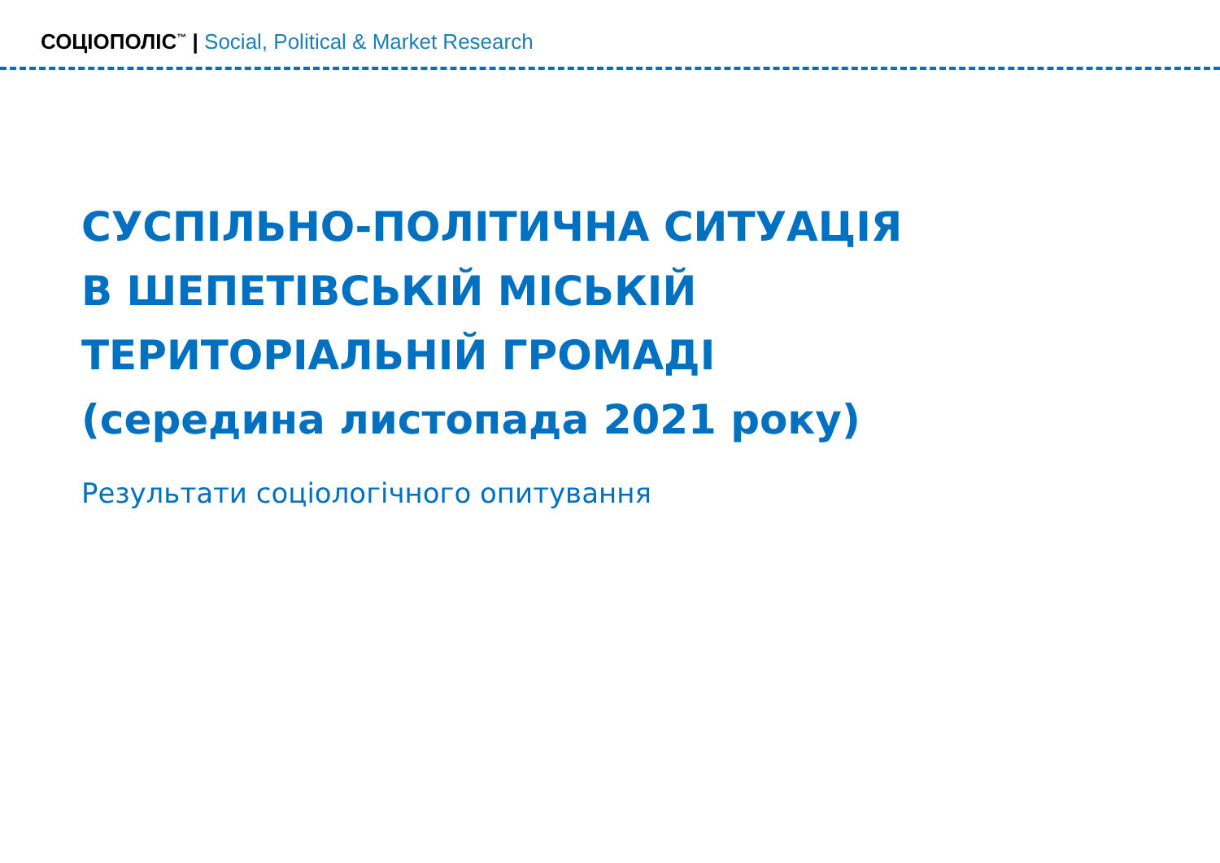СОЦІОПОЛІС<sup>™</sup> | Social, Political & Market Research
СУСПІЛЬНО-ПОЛІТИЧНА СИТУАЦІЯ
В ШЕПЕТІВСЬКІЙ МІСЬКІЙ
ТЕРИТОРІАЛЬНІЙ ГРОМАДІ
(середина листопада 2021 року)
Результати соціологічного опитування